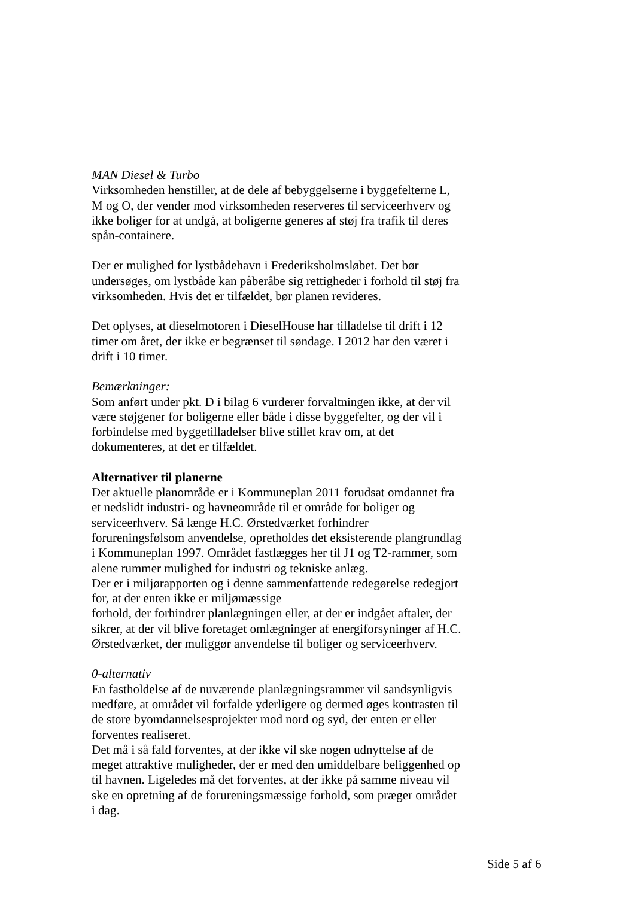MAN Diesel & Turbo
Virksomheden henstiller, at de dele af bebyggelserne i byggefelterne L, M og O, der vender mod virksomheden reserveres til serviceerhverv og ikke boliger for at undgå, at boligerne generes af støj fra trafik til deres spån-containere.
Der er mulighed for lystbådehavn i Frederiksholmsløbet. Det bør undersøges, om lystbåde kan påberåbe sig rettigheder i forhold til støj fra virksomheden. Hvis det er tilfældet, bør planen revideres.
Det oplyses, at dieselmotoren i DieselHouse har tilladelse til drift i 12 timer om året, der ikke er begrænset til søndage. I 2012 har den været i drift i 10 timer.
Bemærkninger:
Som anført under pkt. D i bilag 6 vurderer forvaltningen ikke, at der vil være støjgener for boligerne eller både i disse byggefelter, og der vil i forbindelse med byggetilladelser blive stillet krav om, at det dokumenteres, at det er tilfældet.
Alternativer til planerne
Det aktuelle planområde er i Kommuneplan 2011 forudsat omdannet fra et nedslidt industri- og havneområde til et område for boliger og serviceerhverv. Så længe H.C. Ørstedværket forhindrer forureningsfølsom anvendelse, opretholdes det eksisterende plangrundlag i Kommuneplan 1997. Området fastlægges her til J1 og T2-rammer, som alene rummer mulighed for industri og tekniske anlæg.
Der er i miljørapporten og i denne sammenfattende redegørelse redegjort for, at der enten ikke er miljømæssige
forhold, der forhindrer planlægningen eller, at der er indgået aftaler, der sikrer, at der vil blive foretaget omlægninger af energiforsyninger af H.C. Ørstedværket, der muliggør anvendelse til boliger og serviceerhverv.
0-alternativ
En fastholdelse af de nuværende planlægningsrammer vil sandsynligvis medføre, at området vil forfalde yderligere og dermed øges kontrasten til de store byomdannelsesprojekter mod nord og syd, der enten er eller forventes realiseret.
Det må i så fald forventes, at der ikke vil ske nogen udnyttelse af de meget attraktive muligheder, der er med den umiddelbare beliggenhed op til havnen. Ligeledes må det forventes, at der ikke på samme niveau vil ske en opretning af de forureningsmæssige forhold, som præger området i dag.
Side 5 af 6